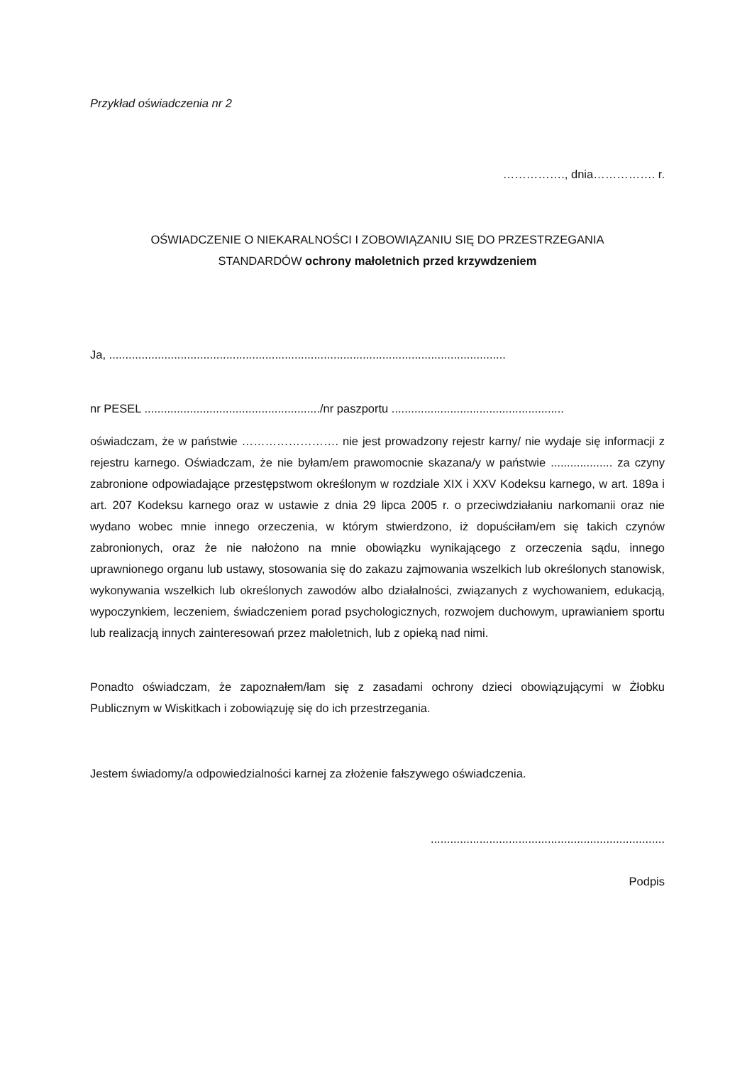Przykład oświadczenia nr 2
……………., dnia……………. r.
OŚWIADCZENIE O NIEKARALNOŚCI I ZOBOWIĄZANIU SIĘ DO PRZESTRZEGANIA
STANDARDÓW ochrony małoletnich przed krzywdzeniem
Ja, ..........................................................................................................................
nr PESEL ....................................................../nr paszportu .....................................................
oświadczam, że w państwie ……………………. nie jest prowadzony rejestr karny/ nie wydaje się informacji z rejestru karnego. Oświadczam, że nie byłam/em prawomocnie skazana/y w państwie ................... za czyny zabronione odpowiadające przestępstwom określonym w rozdziale XIX i XXV Kodeksu karnego, w art. 189a i art. 207 Kodeksu karnego oraz w ustawie z dnia 29 lipca 2005 r. o przeciwdziałaniu narkomanii oraz nie wydano wobec mnie innego orzeczenia, w którym stwierdzono, iż dopuściłam/em się takich czynów zabronionych, oraz że nie nałożono na mnie obowiązku wynikającego z orzeczenia sądu, innego uprawnionego organu lub ustawy, stosowania się do zakazu zajmowania wszelkich lub określonych stanowisk, wykonywania wszelkich lub określonych zawodów albo działalności, związanych z wychowaniem, edukacją, wypoczynkiem, leczeniem, świadczeniem porad psychologicznych, rozwojem duchowym, uprawianiem sportu lub realizacją innych zainteresowań przez małoletnich, lub z opieką nad nimi.
Ponadto oświadczam, że zapoznałem/łam się z zasadami ochrony dzieci obowiązującymi w Żłobku Publicznym w Wiskitkach i zobowiązuję się do ich przestrzegania.
Jestem świadomy/a odpowiedzialności karnej za złożenie fałszywego oświadczenia.
........................................................................
Podpis